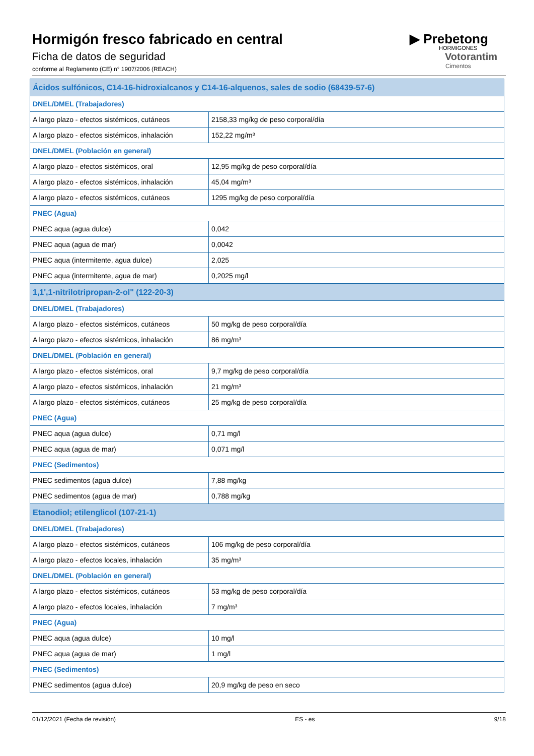Hormigón fresco fabricado en central
Ficha de datos de seguridad
conforme al Reglamento (CE) n° 1907/2006 (REACH)
▶ Prebetong
HORMIGONES
Votorantim
Cimentos
| Ácidos sulfónicos, C14-16-hidroxialcanos y C14-16-alquenos, sales de sodio (68439-57-6) | |
| DNEL/DMEL (Trabajadores) | |
| A largo plazo - efectos sistémicos, cutáneos | 2158,33 mg/kg de peso corporal/día |
| A largo plazo - efectos sistémicos, inhalación | 152,22 mg/m³ |
| DNEL/DMEL (Población en general) | |
| A largo plazo - efectos sistémicos, oral | 12,95 mg/kg de peso corporal/día |
| A largo plazo - efectos sistémicos, inhalación | 45,04 mg/m³ |
| A largo plazo - efectos sistémicos, cutáneos | 1295 mg/kg de peso corporal/día |
| PNEC (Agua) | |
| PNEC aqua (agua dulce) | 0,042 |
| PNEC aqua (agua de mar) | 0,0042 |
| PNEC aqua (intermitente, agua dulce) | 2,025 |
| PNEC aqua (intermitente, agua de mar) | 0,2025 mg/l |
| 1,1',1-nitrilotripropan-2-ol" (122-20-3) | |
| DNEL/DMEL (Trabajadores) | |
| A largo plazo - efectos sistémicos, cutáneos | 50 mg/kg de peso corporal/día |
| A largo plazo - efectos sistémicos, inhalación | 86 mg/m³ |
| DNEL/DMEL (Población en general) | |
| A largo plazo - efectos sistémicos, oral | 9,7 mg/kg de peso corporal/día |
| A largo plazo - efectos sistémicos, inhalación | 21 mg/m³ |
| A largo plazo - efectos sistémicos, cutáneos | 25 mg/kg de peso corporal/día |
| PNEC (Agua) | |
| PNEC aqua (agua dulce) | 0,71 mg/l |
| PNEC aqua (agua de mar) | 0,071 mg/l |
| PNEC (Sedimentos) | |
| PNEC sedimentos (agua dulce) | 7,88 mg/kg |
| PNEC sedimentos (agua de mar) | 0,788 mg/kg |
| Etanodiol; etilenglicol (107-21-1) | |
| DNEL/DMEL (Trabajadores) | |
| A largo plazo - efectos sistémicos, cutáneos | 106 mg/kg de peso corporal/día |
| A largo plazo - efectos locales, inhalación | 35 mg/m³ |
| DNEL/DMEL (Población en general) | |
| A largo plazo - efectos sistémicos, cutáneos | 53 mg/kg de peso corporal/día |
| A largo plazo - efectos locales, inhalación | 7 mg/m³ |
| PNEC (Agua) | |
| PNEC aqua (agua dulce) | 10 mg/l |
| PNEC aqua (agua de mar) | 1 mg/l |
| PNEC (Sedimentos) | |
| PNEC sedimentos (agua dulce) | 20,9 mg/kg de peso en seco |
01/12/2021 (Fecha de revisión) ES - es 9/18